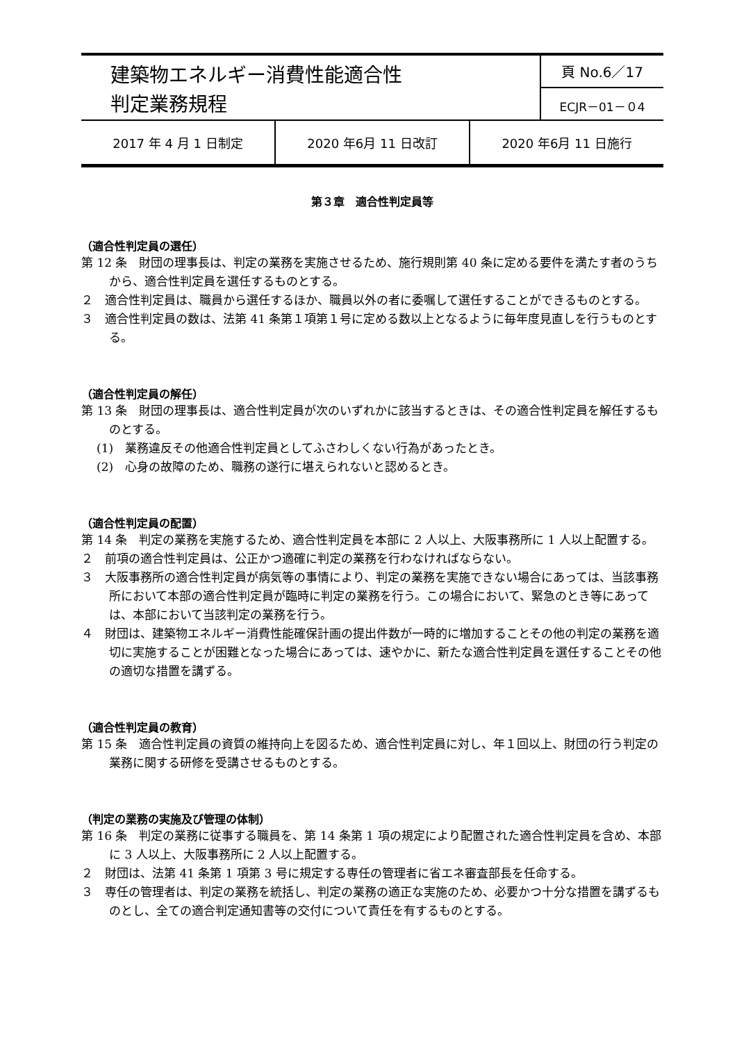| 建築物エネルギー消費性能適合性 判定業務規程 | 頁 No.6／17 |
| | ECJR－01－０4 |
| 2017 年 4 月 1 日制定 | 2020 年6月 11 日改訂 | 2020 年6月 11 日施行 |
第３章　適合性判定員等
（適合性判定員の選任）
第 12 条　財団の理事長は、判定の業務を実施させるため、施行規則第 40 条に定める要件を満たす者のうちから、適合性判定員を選任するものとする。
２　適合性判定員は、職員から選任するほか、職員以外の者に委嘱して選任することができるものとする。
３　適合性判定員の数は、法第 41 条第１項第１号に定める数以上となるように毎年度見直しを行うものとする。
（適合性判定員の解任）
第 13 条　財団の理事長は、適合性判定員が次のいずれかに該当するときは、その適合性判定員を解任するものとする。
(1)　業務違反その他適合性判定員としてふさわしくない行為があったとき。
(2)　心身の故障のため、職務の遂行に堪えられないと認めるとき。
（適合性判定員の配置）
第 14 条　判定の業務を実施するため、適合性判定員を本部に 2 人以上、大阪事務所に 1 人以上配置する。
２　前項の適合性判定員は、公正かつ適確に判定の業務を行わなければならない。
３　大阪事務所の適合性判定員が病気等の事情により、判定の業務を実施できない場合にあっては、当該事務所において本部の適合性判定員が臨時に判定の業務を行う。この場合において、緊急のとき等にあっては、本部において当該判定の業務を行う。
４　財団は、建築物エネルギー消費性能確保計画の提出件数が一時的に増加することその他の判定の業務を適切に実施することが困難となった場合にあっては、速やかに、新たな適合性判定員を選任することその他の適切な措置を講ずる。
（適合性判定員の教育）
第 15 条　適合性判定員の資質の維持向上を図るため、適合性判定員に対し、年１回以上、財団の行う判定の業務に関する研修を受講させるものとする。
（判定の業務の実施及び管理の体制）
第 16 条　判定の業務に従事する職員を、第 14 条第 1 項の規定により配置された適合性判定員を含め、本部に 3 人以上、大阪事務所に 2 人以上配置する。
２　財団は、法第 41 条第 1 項第 3 号に規定する専任の管理者に省エネ審査部長を任命する。
３　専任の管理者は、判定の業務を統括し、判定の業務の適正な実施のため、必要かつ十分な措置を講ずるものとし、全ての適合判定通知書等の交付について責任を有するものとする。